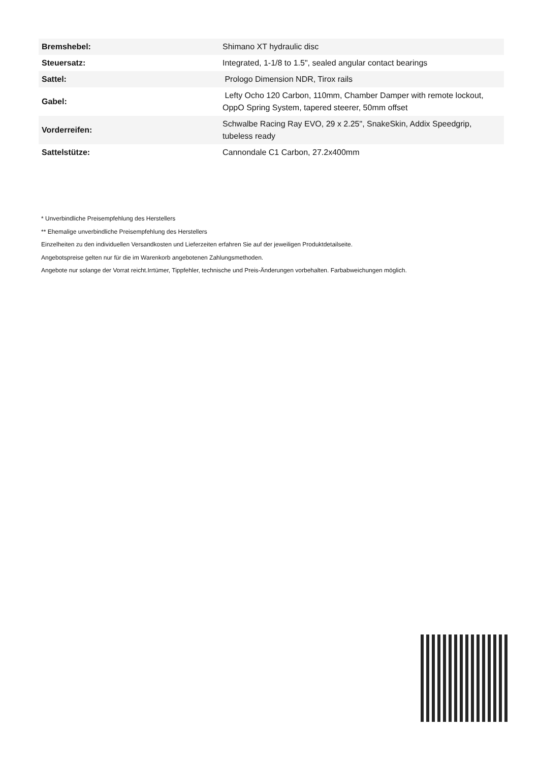| Bremshebel: | Shimano XT hydraulic disc |
| Steuersatz: | Integrated, 1-1/8 to 1.5", sealed angular contact bearings |
| Sattel: | Prologo Dimension NDR, Tirox rails |
| Gabel: | Lefty Ocho 120 Carbon, 110mm, Chamber Damper with remote lockout, OppO Spring System, tapered steerer, 50mm offset |
| Vorderreifen: | Schwalbe Racing Ray EVO, 29 x 2.25", SnakeSkin, Addix Speedgrip, tubeless ready |
| Sattelstütze: | Cannondale C1 Carbon, 27.2x400mm |
* Unverbindliche Preisempfehlung des Herstellers
** Ehemalige unverbindliche Preisempfehlung des Herstellers
Einzelheiten zu den individuellen Versandkosten und Lieferzeiten erfahren Sie auf der jeweiligen Produktdetailseite.
Angebotspreise gelten nur für die im Warenkorb angebotenen Zahlungsmethoden.
Angebote nur solange der Vorrat reicht.Irrtümer, Tippfehler, technische und Preis-Änderungen vorbehalten. Farbabweichungen möglich.